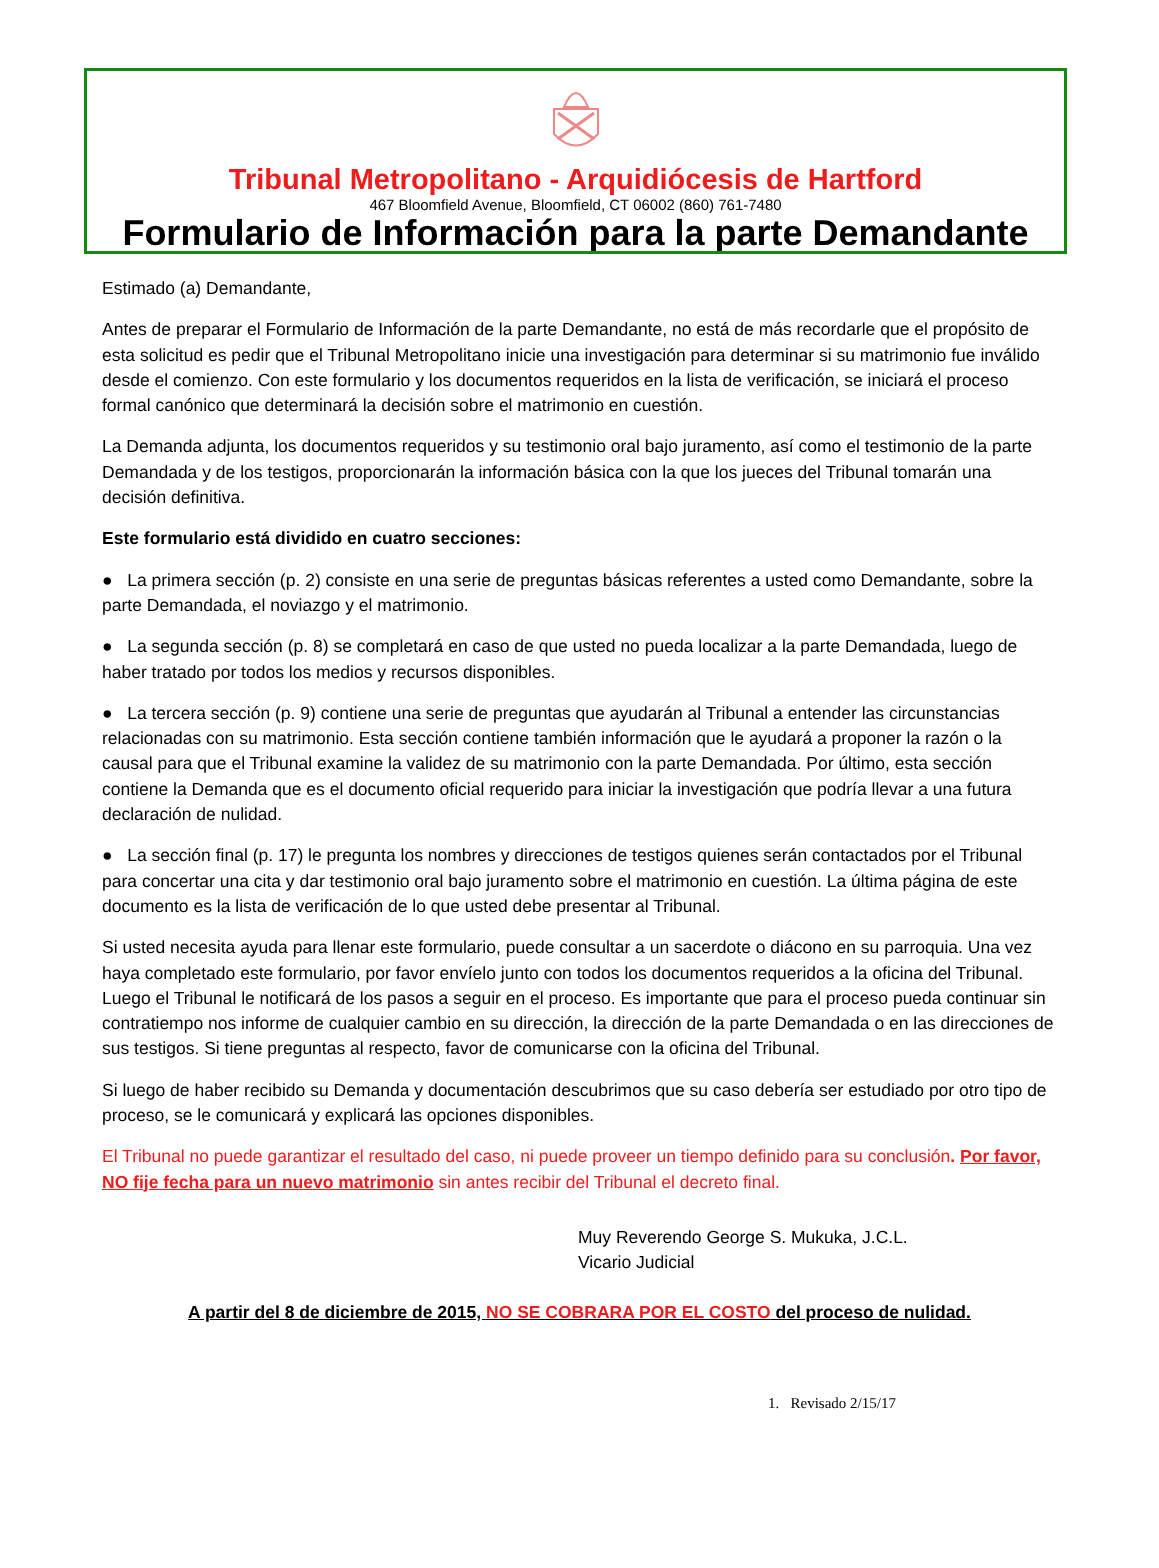Tribunal Metropolitano - Arquidiócesis de Hartford
467 Bloomfield Avenue, Bloomfield, CT 06002 (860) 761-7480
Formulario de Información para la parte Demandante
Estimado (a) Demandante,
Antes de preparar el Formulario de Información de la parte Demandante, no está de más recordarle que el propósito de esta solicitud es pedir que el Tribunal Metropolitano inicie una investigación para determinar si su matrimonio fue inválido desde el comienzo. Con este formulario y los documentos requeridos en la lista de verificación, se iniciará el proceso formal canónico que determinará la decisión sobre el matrimonio en cuestión.
La Demanda adjunta, los documentos requeridos y su testimonio oral bajo juramento, así como el testimonio de la parte Demandada y de los testigos, proporcionarán la información básica con la que los jueces del Tribunal tomarán una decisión definitiva.
Este formulario está dividido en cuatro secciones:
● La primera sección (p. 2) consiste en una serie de preguntas básicas referentes a usted como Demandante, sobre la parte Demandada, el noviazgo y el matrimonio.
● La segunda sección (p. 8) se completará en caso de que usted no pueda localizar a la parte Demandada, luego de haber tratado por todos los medios y recursos disponibles.
● La tercera sección (p. 9) contiene una serie de preguntas que ayudarán al Tribunal a entender las circunstancias relacionadas con su matrimonio. Esta sección contiene también información que le ayudará a proponer la razón o la causal para que el Tribunal examine la validez de su matrimonio con la parte Demandada. Por último, esta sección contiene la Demanda que es el documento oficial requerido para iniciar la investigación que podría llevar a una futura declaración de nulidad.
● La sección final (p. 17) le pregunta los nombres y direcciones de testigos quienes serán contactados por el Tribunal para concertar una cita y dar testimonio oral bajo juramento sobre el matrimonio en cuestión. La última página de este documento es la lista de verificación de lo que usted debe presentar al Tribunal.
Si usted necesita ayuda para llenar este formulario, puede consultar a un sacerdote o diácono en su parroquia. Una vez haya completado este formulario, por favor envíelo junto con todos los documentos requeridos a la oficina del Tribunal. Luego el Tribunal le notificará de los pasos a seguir en el proceso. Es importante que para el proceso pueda continuar sin contratiempo nos informe de cualquier cambio en su dirección, la dirección de la parte Demandada o en las direcciones de sus testigos. Si tiene preguntas al respecto, favor de comunicarse con la oficina del Tribunal.
Si luego de haber recibido su Demanda y documentación descubrimos que su caso debería ser estudiado por otro tipo de proceso, se le comunicará y explicará las opciones disponibles.
El Tribunal no puede garantizar el resultado del caso, ni puede proveer un tiempo definido para su conclusión. Por favor, NO fije fecha para un nuevo matrimonio sin antes recibir del Tribunal el decreto final.
Muy Reverendo George S. Mukuka, J.C.L.
Vicario Judicial
A partir del 8 de diciembre de 2015, NO SE COBRARA POR EL COSTO del proceso de nulidad.
1. Revisado 2/15/17